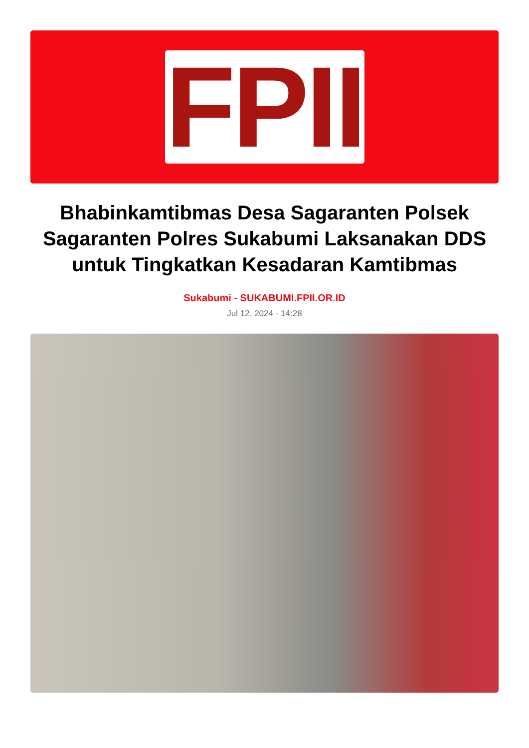FPII
Bhabinkamtibmas Desa Sagaranten Polsek Sagaranten Polres Sukabumi Laksanakan DDS untuk Tingkatkan Kesadaran Kamtibmas
Sukabumi - SUKABUMI.FPII.OR.ID
Jul 12, 2024 - 14:28